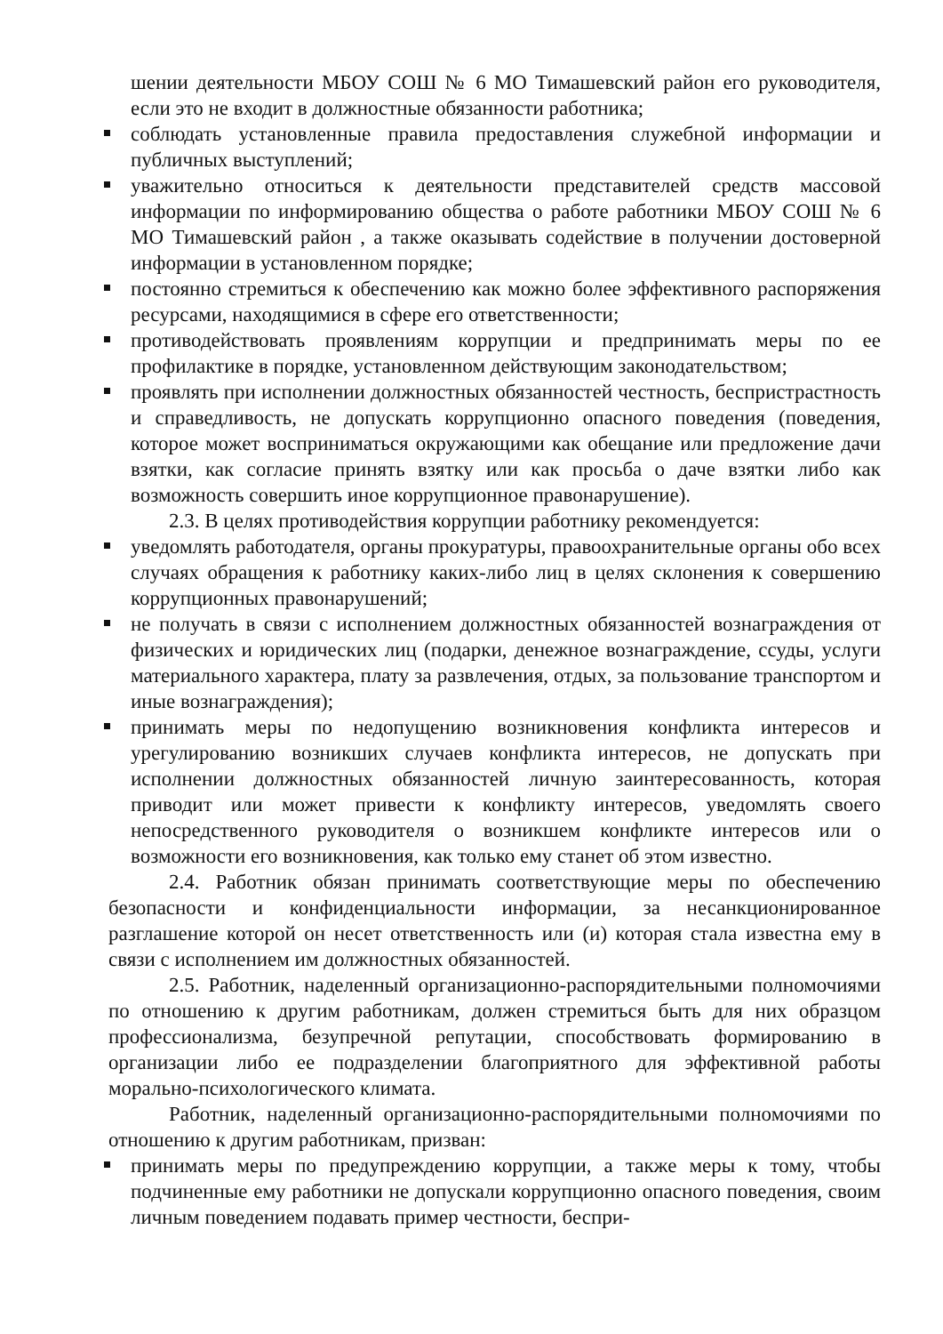шении деятельности МБОУ СОШ № 6 МО Тимашевский район его руководителя, если это не входит в должностные обязанности работника;
соблюдать установленные правила предоставления служебной информации и публичных выступлений;
уважительно относиться к деятельности представителей средств массовой информации по информированию общества о работе работники МБОУ СОШ № 6 МО Тимашевский район , а также оказывать содействие в получении достоверной информации в установленном порядке;
постоянно стремиться к обеспечению как можно более эффективного распоряжения ресурсами, находящимися в сфере его ответственности;
противодействовать проявлениям коррупции и предпринимать меры по ее профилактике в порядке, установленном действующим законодательством;
проявлять при исполнении должностных обязанностей честность, беспристрастность и справедливость, не допускать коррупционно опасного поведения (поведения, которое может восприниматься окружающими как обещание или предложение дачи взятки, как согласие принять взятку или как просьба о даче взятки либо как возможность совершить иное коррупционное правонарушение).
2.3. В целях противодействия коррупции работнику рекомендуется:
уведомлять работодателя, органы прокуратуры, правоохранительные органы обо всех случаях обращения к работнику каких-либо лиц в целях склонения к совершению коррупционных правонарушений;
не получать в связи с исполнением должностных обязанностей вознаграждения от физических и юридических лиц (подарки, денежное вознаграждение, ссуды, услуги материального характера, плату за развлечения, отдых, за пользование транспортом и иные вознаграждения);
принимать меры по недопущению возникновения конфликта интересов и урегулированию возникших случаев конфликта интересов, не допускать при исполнении должностных обязанностей личную заинтересованность, которая приводит или может привести к конфликту интересов, уведомлять своего непосредственного руководителя о возникшем конфликте интересов или о возможности его возникновения, как только ему станет об этом известно.
2.4. Работник обязан принимать соответствующие меры по обеспечению безопасности и конфиденциальности информации, за несанкционированное разглашение которой он несет ответственность или (и) которая стала известна ему в связи с исполнением им должностных обязанностей.
2.5. Работник, наделенный организационно-распорядительными полномочиями по отношению к другим работникам, должен стремиться быть для них образцом профессионализма, безупречной репутации, способствовать формированию в организации либо ее подразделении благоприятного для эффективной работы морально-психологического климата.
Работник, наделенный организационно-распорядительными полномочиями по отношению к другим работникам, призван:
принимать меры по предупреждению коррупции, а также меры к тому, чтобы подчиненные ему работники не допускали коррупционно опасного поведения, своим личным поведением подавать пример честности, беспри-